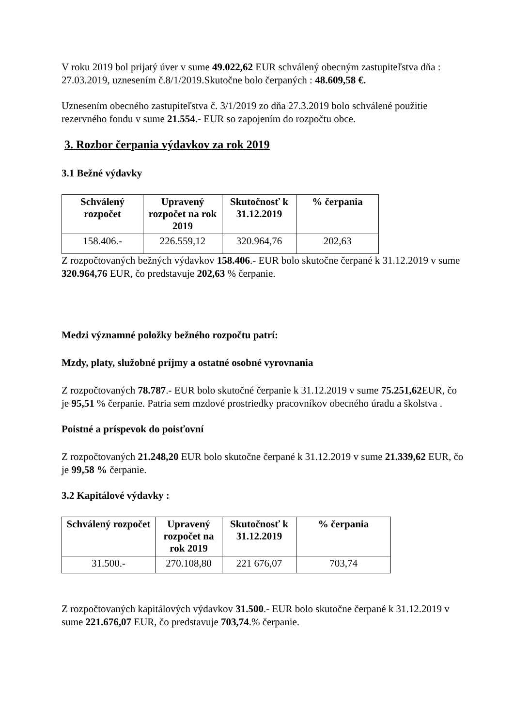V roku 2019 bol prijatý úver v sume 49.022,62 EUR schválený obecným zastupiteľstva dňa : 27.03.2019, uznesením č.8/1/2019.Skutočne bolo čerpaných : 48.609,58 €.
Uznesením obecného zastupiteľstva č. 3/1/2019 zo dňa 27.3.2019 bolo schválené použitie rezervného fondu v sume 21.554.- EUR so zapojením do rozpočtu obce.
3. Rozbor čerpania výdavkov za rok 2019
3.1 Bežné výdavky
| Schválený rozpočet | Upravený rozpočet na rok 2019 | Skutočnosť k 31.12.2019 | % čerpania |
| --- | --- | --- | --- |
| 158.406.- | 226.559,12 | 320.964,76 | 202,63 |
Z rozpočtovaných bežných výdavkov 158.406.- EUR bolo skutočne čerpané k 31.12.2019 v sume 320.964,76 EUR, čo predstavuje 202,63 % čerpanie.
Medzi významné položky bežného rozpočtu patrí:
Mzdy, platy, služobné príjmy a ostatné osobné vyrovnania
Z rozpočtovaných 78.787.- EUR bolo skutočné čerpanie k 31.12.2019 v sume 75.251,62 EUR, čo je 95,51 % čerpanie. Patria sem mzdové prostriedky pracovníkov obecného úradu a školstva .
Poistné a príspevok do poisťovní
Z rozpočtovaných 21.248,20 EUR bolo skutočne čerpané k 31.12.2019 v sume 21.339,62 EUR, čo je 99,58 % čerpanie.
3.2 Kapitálové výdavky :
| Schválený rozpočet | Upravený rozpočet na rok 2019 | Skutočnosť k 31.12.2019 | % čerpania |
| --- | --- | --- | --- |
| 31.500.- | 270.108,80 | 221 676,07 | 703,74 |
Z rozpočtovaných kapitálových výdavkov 31.500.- EUR bolo skutočne čerpané k 31.12.2019 v sume 221.676,07 EUR, čo predstavuje 703,74.% čerpanie.